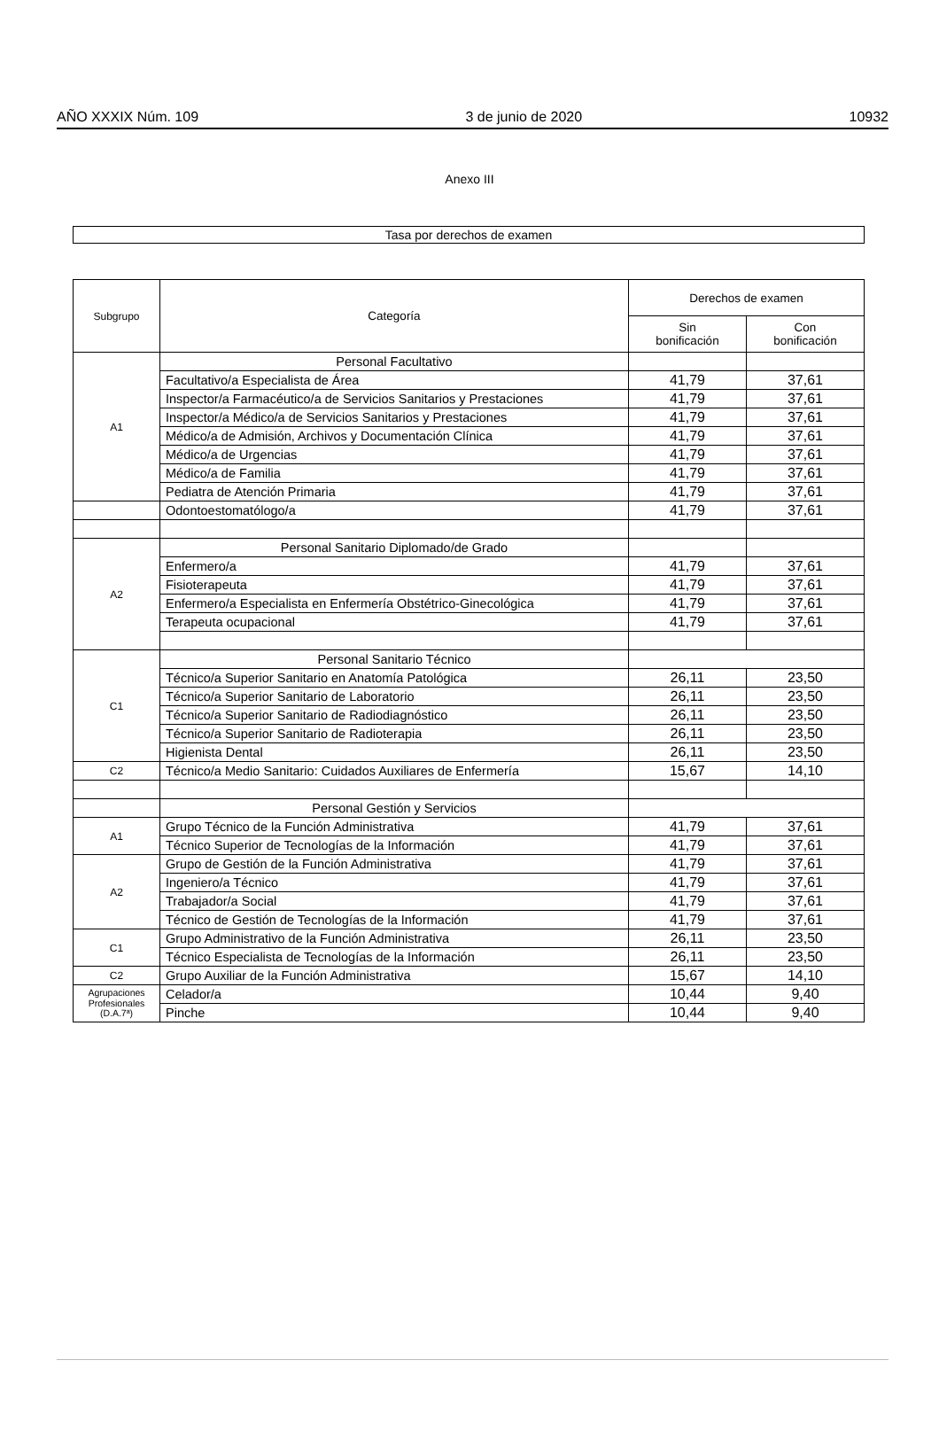AÑO XXXIX Núm. 109 3 de junio de 2020 10932
Anexo III
Tasa por derechos de examen
| Subgrupo | Categoría | Derechos de examen | |
| --- | --- | --- | --- |
| | | Sin bonificación | Con bonificación |
| A1 | Personal Facultativo | | |
| | Facultativo/a Especialista de Área | 41,79 | 37,61 |
| | Inspector/a Farmacéutico/a de Servicios Sanitarios y Prestaciones | 41,79 | 37,61 |
| | Inspector/a Médico/a de Servicios Sanitarios y Prestaciones | 41,79 | 37,61 |
| | Médico/a de Admisión, Archivos y Documentación Clínica | 41,79 | 37,61 |
| | Médico/a de Urgencias | 41,79 | 37,61 |
| | Médico/a de Familia | 41,79 | 37,61 |
| | Pediatra de Atención Primaria | 41,79 | 37,61 |
| | Odontoestomatólogo/a | 41,79 | 37,61 |
| A2 | Personal Sanitario Diplomado/de Grado | | |
| | Enfermero/a | 41,79 | 37,61 |
| | Fisioterapeuta | 41,79 | 37,61 |
| | Enfermero/a Especialista en Enfermería Obstétrico-Ginecológica | 41,79 | 37,61 |
| | Terapeuta ocupacional | 41,79 | 37,61 |
| C1 | Personal Sanitario Técnico | | |
| | Técnico/a Superior Sanitario en Anatomía Patológica | 26,11 | 23,50 |
| | Técnico/a Superior Sanitario de Laboratorio | 26,11 | 23,50 |
| | Técnico/a Superior Sanitario de Radiodiagnóstico | 26,11 | 23,50 |
| | Técnico/a Superior Sanitario de Radioterapia | 26,11 | 23,50 |
| | Higienista Dental | 26,11 | 23,50 |
| C2 | Técnico/a Medio Sanitario: Cuidados Auxiliares de Enfermería | 15,67 | 14,10 |
| | Personal Gestión y Servicios | | |
| A1 | Grupo Técnico de la Función Administrativa | 41,79 | 37,61 |
| | Técnico Superior de Tecnologías de la Información | 41,79 | 37,61 |
| A2 | Grupo de Gestión de la Función Administrativa | 41,79 | 37,61 |
| | Ingeniero/a Técnico | 41,79 | 37,61 |
| | Trabajador/a Social | 41,79 | 37,61 |
| | Técnico de Gestión de Tecnologías de la Información | 41,79 | 37,61 |
| C1 | Grupo Administrativo de la Función Administrativa | 26,11 | 23,50 |
| | Técnico Especialista de Tecnologías de la Información | 26,11 | 23,50 |
| C2 | Grupo Auxiliar de la Función Administrativa | 15,67 | 14,10 |
| Agrupaciones Profesionales (D.A.7ª) | Celador/a | 10,44 | 9,40 |
| | Pinche | 10,44 | 9,40 |